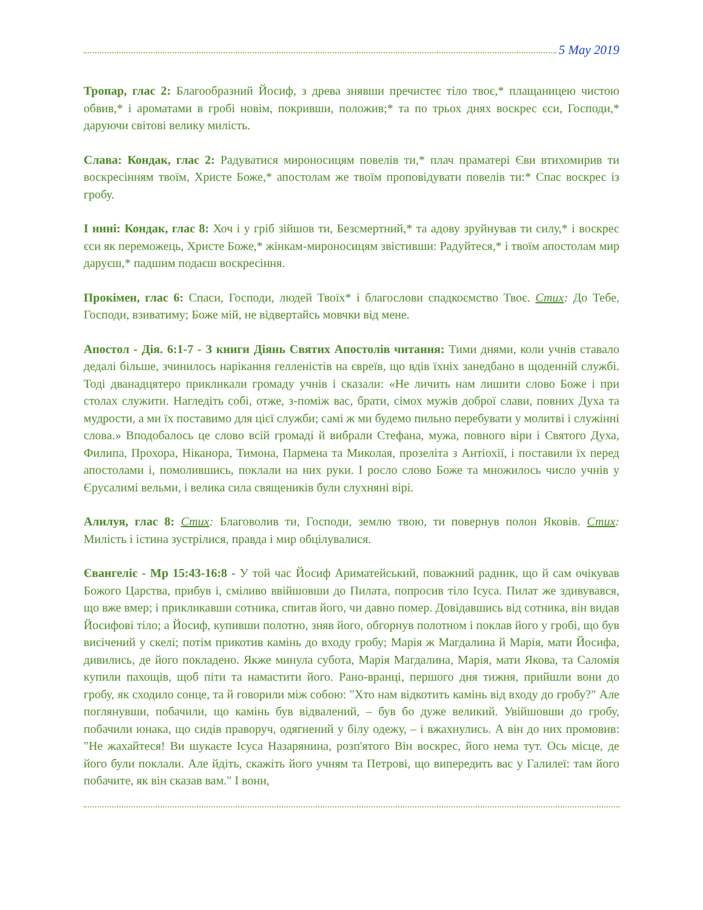5 May 2019
Тропар, глас 2: Благообразний Йосиф, з древа знявши пречистеє тіло твоє,* плащаницею чистою обвив,* і ароматами в гробі новім, покривши, положив;* та по трьох днях воскрес єси, Господи,* даруючи світові велику милість.
Слава: Кондак, глас 2: Радуватися мироносицям повелів ти,* плач праматері Єви втихомирив ти воскресінням твоїм, Христе Боже,* апостолам же твоїм проповідувати повелів ти:* Спас воскрес із гробу.
І нині: Кондак, глас 8: Хоч і у гріб зійшов ти, Безсмертний,* та адову зруйнував ти силу,* і воскрес єси як переможець, Христе Боже,* жінкам-мироносицям звістивши: Радуйтеся,* і твоїм апостолам мир даруєш,* падшим подаєш воскресіння.
Прокімен, глас 6: Спаси, Господи, людей Твоїх* і благослови спадкоємство Твоє. Стих: До Тебе, Господи, взиватиму; Боже мій, не відвертайсь мовчки від мене.
Апостол - Дія. 6:1-7 - З книги Діянь Святих Апостолів читання: Тими днями, коли учнів ставало дедалі більше, зчинилось нарікання гелленістів на євреїв, що вдів їхніх занедбано в щоденній службі. Тоді дванадцятеро прикликали громаду учнів і сказали: «Не личить нам лишити слово Боже і при столах служити. Нагледіть собі, отже, з-поміж вас, брати, сімох мужів доброї слави, повних Духа та мудрости, а ми їх поставимо для цієї служби; самі ж ми будемо пильно перебувати у молитві і служінні слова.» Вподобалось це слово всій громаді й вибрали Стефана, мужа, повного віри і Святого Духа, Филипа, Прохора, Ніканора, Тимона, Пармена та Миколая, прозеліта з Антіохії, і поставили їх перед апостолами і, помолившись, поклали на них руки. І росло слово Боже та множилось число учнів у Єрусалимі вельми, і велика сила священиків були слухняні вірі.
Алилуя, глас 8: Стих: Благоволив ти, Господи, землю твою, ти повернув полон Яковів. Стих: Милість і істина зустрілися, правда і мир обцілувалися.
Євангеліє - Мр 15:43-16:8 - У той час Йосиф Ариматейський, поважний радник, що й сам очікував Божого Царства, прибув і, сміливо ввійшовши до Пилата, попросив тіло Ісуса. Пилат же здивувався, що вже вмер; і прикликавши сотника, спитав його, чи давно помер. Довідавшись від сотника, він видав Йосифові тіло; а Йосиф, купивши полотно, зняв його, обгорнув полотном і поклав його у гробі, що був висічений у скелі; потім прикотив камінь до входу гробу; Марія ж Магдалина й Марія, мати Йосифа, дивились, де його покладено. Якже минула субота, Марія Магдалина, Марія, мати Якова, та Саломія купили пахощів, щоб піти та намастити його. Рано-вранці, першого дня тижня, прийшли вони до гробу, як сходило сонце, та й говорили між собою: "Хто нам відкотить камінь від входу до гробу?" Але поглянувши, побачили, що камінь був відвалений, – був бо дуже великий. Увійшовши до гробу, побачили юнака, що сидів праворуч, одягнений у білу одежу, – і вжахнулись. А він до них промовив: "Не жахайтеся! Ви шукаєте Ісуса Назарянина, розп'ятого Він воскрес, його нема тут. Ось місце, де його були поклали. Але йдіть, скажіть його учням та Петрові, що випередить вас у Галилеї: там його побачите, як він сказав вам." І вони,